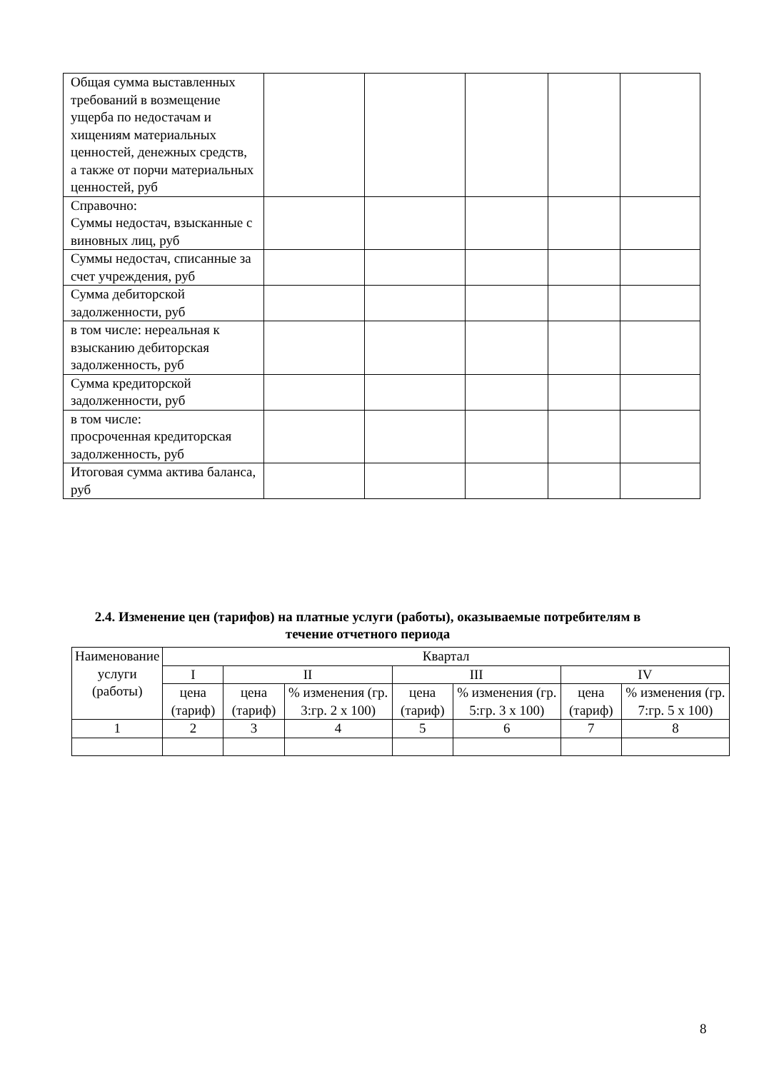| Общая сумма выставленных требований в возмещение ущерба по недостачам и хищениям материальных ценностей, денежных средств, а также от порчи материальных ценностей, руб | | | | | |
| Справочно: Суммы недостач, взысканные с виновных лиц, руб | | | | | |
| Суммы недостач, списанные за счет учреждения, руб | | | | | |
| Сумма дебиторской задолженности, руб | | | | | |
| в том числе: нереальная к взысканию дебиторская задолженность, руб | | | | | |
| Сумма кредиторской задолженности, руб | | | | | |
| в том числе: просроченная кредиторская задолженность, руб | | | | | |
| Итоговая сумма актива баланса, руб | | | | | |
2.4. Изменение цен (тарифов) на платные услуги (работы), оказываемые потребителям в течение отчетного периода
| Наименование услуги (работы) | Квартал | | | | | | |
| | I | II | | III | | IV | |
| | цена (тариф) | цена (тариф) | % изменения (гр. 3:гр. 2 х 100) | цена (тариф) | % изменения (гр. 5:гр. 3 х 100) | цена (тариф) | % изменения (гр. 7:гр. 5 х 100) |
| 1 | 2 | 3 | 4 | 5 | 6 | 7 | 8 |
8